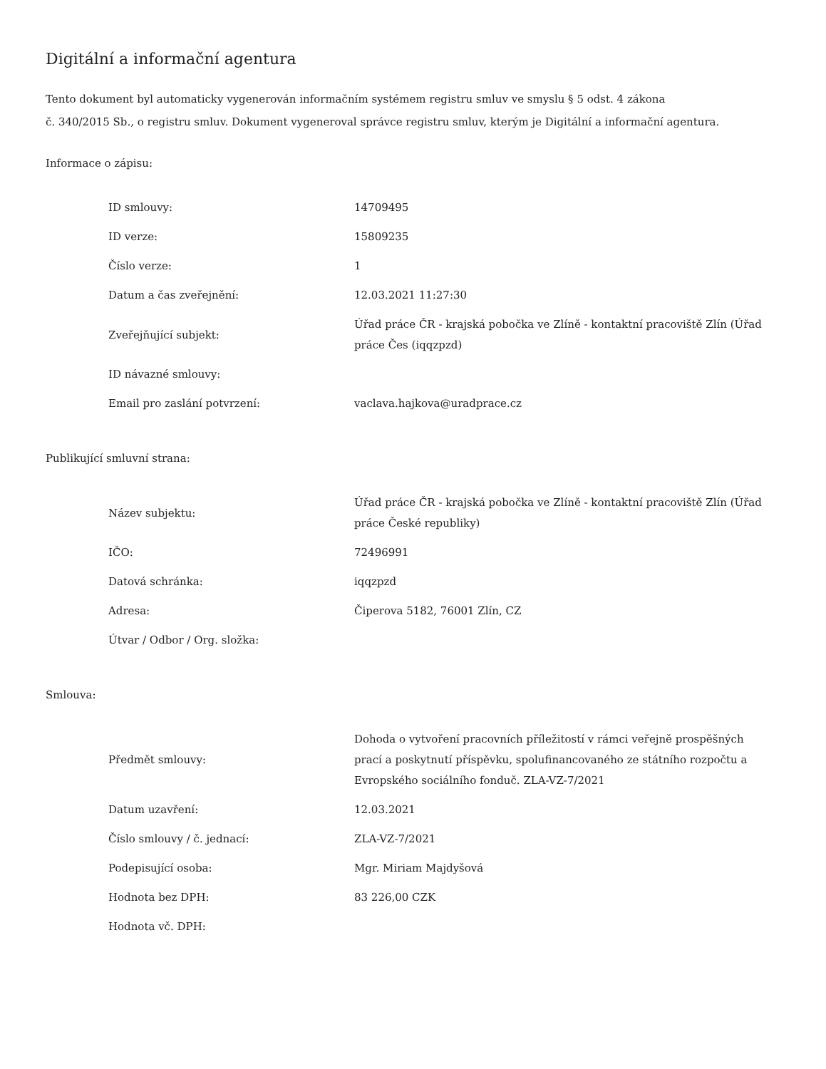Digitální a informační agentura
Tento dokument byl automaticky vygenerován informačním systémem registru smluv ve smyslu § 5 odst. 4 zákona
č. 340/2015 Sb., o registru smluv. Dokument vygeneroval správce registru smluv, kterým je Digitální a informační agentura.
Informace o zápisu:
| ID smlouvy: | 14709495 |
| ID verze: | 15809235 |
| Číslo verze: | 1 |
| Datum a čas zveřejnění: | 12.03.2021 11:27:30 |
| Zveřejňující subjekt: | Úřad práce ČR - krajská pobočka ve Zlíně - kontaktní pracoviště Zlín (Úřad práce Čes (iqqzpzd) |
| ID návazné smlouvy: | |
| Email pro zaslání potvrzení: | vaclava.hajkova@uradprace.cz |
Publikující smluvní strana:
| Název subjektu: | Úřad práce ČR - krajská pobočka ve Zlíně - kontaktní pracoviště Zlín (Úřad práce České republiky) |
| IČO: | 72496991 |
| Datová schránka: | iqqzpzd |
| Adresa: | Čiperova 5182, 76001 Zlín, CZ |
| Útvar / Odbor / Org. složka: | |
Smlouva:
| Předmět smlouvy: | Dohoda o vytvoření pracovních příležitostí v rámci veřejně prospěšných prací a poskytnutí příspěvku, spolufinancovaného ze státního rozpočtu a Evropského sociálního fonduč. ZLA-VZ-7/2021 |
| Datum uzavření: | 12.03.2021 |
| Číslo smlouvy / č. jednací: | ZLA-VZ-7/2021 |
| Podepisující osoba: | Mgr. Miriam Majdyšová |
| Hodnota bez DPH: | 83 226,00 CZK |
| Hodnota vč. DPH: | |